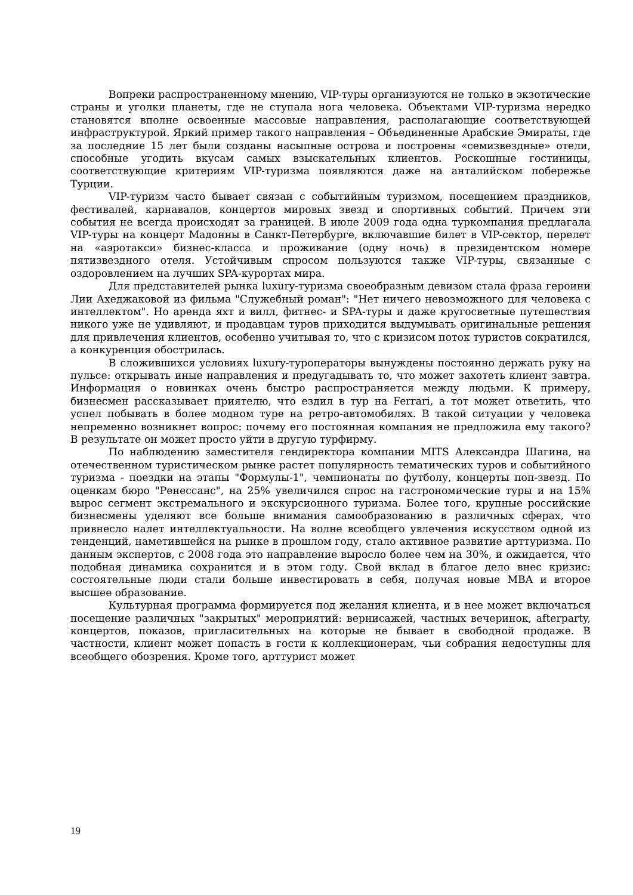Вопреки распространенному мнению, VIP-туры организуются не только в экзотические страны и уголки планеты, где не ступала нога человека. Объектами VIP-туризма нередко становятся вполне освоенные массовые направления, располагающие соответствующей инфраструктурой. Яркий пример такого направления – Объединенные Арабские Эмираты, где за последние 15 лет были созданы насыпные острова и построены «семизвездные» отели, способные угодить вкусам самых взыскательных клиентов. Роскошные гостиницы, соответствующие критериям VIP-туризма появляются даже на анталийском побережье Турции.
VIP-туризм часто бывает связан с событийным туризмом, посещением праздников, фестивалей, карнавалов, концертов мировых звезд и спортивных событий. Причем эти события не всегда происходят за границей. В июле 2009 года одна туркомпания предлагала VIP-туры на концерт Мадонны в Санкт-Петербурге, включавшие билет в VIP-сектор, перелет на «аэротакси» бизнес-класса и проживание (одну ночь) в президентском номере пятизвездного отеля. Устойчивым спросом пользуются также VIP-туры, связанные с оздоровлением на лучших SPA-курортах мира.
Для представителей рынка luxury-туризма своеобразным девизом стала фраза героини Лии Ахеджаковой из фильма "Служебный роман": "Нет ничего невозможного для человека с интеллектом". Но аренда яхт и вилл, фитнес- и SPA-туры и даже кругосветные путешествия никого уже не удивляют, и продавцам туров приходится выдумывать оригинальные решения для привлечения клиентов, особенно учитывая то, что с кризисом поток туристов сократился, а конкуренция обострилась.
В сложившихся условиях luxury-туроператоры вынуждены постоянно держать руку на пульсе: открывать иные направления и предугадывать то, что может захотеть клиент завтра. Информация о новинках очень быстро распространяется между людьми. К примеру, бизнесмен рассказывает приятелю, что ездил в тур на Ferrari, а тот может ответить, что успел побывать в более модном туре на ретро-автомобилях. В такой ситуации у человека непременно возникнет вопрос: почему его постоянная компания не предложила ему такого? В результате он может просто уйти в другую турфирму.
По наблюдению заместителя гендиректора компании MITS Александра Шагина, на отечественном туристическом рынке растет популярность тематических туров и событийного туризма - поездки на этапы "Формулы-1", чемпионаты по футболу, концерты поп-звезд. По оценкам бюро "Ренессанс", на 25% увеличился спрос на гастрономические туры и на 15% вырос сегмент экстремального и экскурсионного туризма. Более того, крупные российские бизнесмены уделяют все больше внимания самообразованию в различных сферах, что привнесло налет интеллектуальности. На волне всеобщего увлечения искусством одной из тенденций, наметившейся на рынке в прошлом году, стало активное развитие арттуризма. По данным экспертов, с 2008 года это направление выросло более чем на 30%, и ожидается, что подобная динамика сохранится и в этом году. Свой вклад в благое дело внес кризис: состоятельные люди стали больше инвестировать в себя, получая новые MBA и второе высшее образование.
Культурная программа формируется под желания клиента, и в нее может включаться посещение различных "закрытых" мероприятий: вернисажей, частных вечеринок, afterparty, концертов, показов, пригласительных на которые не бывает в свободной продаже. В частности, клиент может попасть в гости к коллекционерам, чьи собрания недоступны для всеобщего обозрения. Кроме того, арттурист может
19